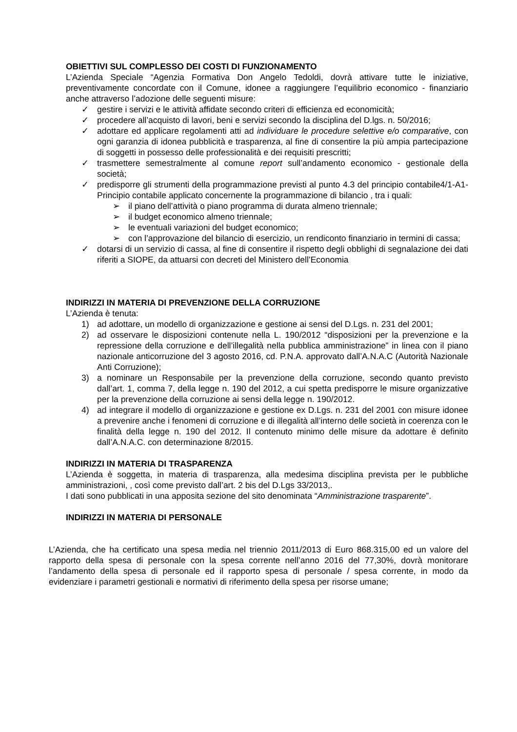OBIETTIVI SUL COMPLESSO DEI COSTI DI FUNZIONAMENTO
L’Azienda Speciale “Agenzia Formativa Don Angelo Tedoldi, dovrà attivare tutte le iniziative, preventivamente concordate con il Comune, idonee a raggiungere l’equilibrio economico - finanziario anche attraverso l’adozione delle seguenti misure:
✓ gestire i servizi e le attività affidate secondo criteri di efficienza ed economicità;
✓ procedere all’acquisto di lavori, beni e servizi secondo la disciplina del D.lgs. n. 50/2016;
✓ adottare ed applicare regolamenti atti ad individuare le procedure selettive e/o comparative, con ogni garanzia di idonea pubblicità e trasparenza, al fine di consentire la più ampia partecipazione di soggetti in possesso delle professionalità e dei requisiti prescritti;
✓ trasmettere semestralmente al comune report sull’andamento economico - gestionale della società;
✓ predisporre gli strumenti della programmazione previsti al punto 4.3 del principio contabile4/1-A1-Principio contabile applicato concernente la programmazione di bilancio , tra i quali:
➢ il piano dell’attività o piano programma di durata almeno triennale;
➢ il budget economico almeno triennale;
➢ le eventuali variazioni del budget economico;
➢ con l’approvazione del bilancio di esercizio, un rendiconto finanziario in termini di cassa;
✓ dotarsi di un servizio di cassa, al fine di consentire il rispetto degli obblighi di segnalazione dei dati riferiti a SIOPE, da attuarsi con decreti del Ministero dell’Economia
INDIRIZZI IN MATERIA DI PREVENZIONE DELLA CORRUZIONE
L’Azienda è tenuta:
1) ad adottare, un modello di organizzazione e gestione ai sensi del D.Lgs. n. 231 del 2001;
2) ad osservare le disposizioni contenute nella L. 190/2012 “disposizioni per la prevenzione e la repressione della corruzione e dell’illegalità nella pubblica amministrazione” in linea con il piano nazionale anticorruzione del 3 agosto 2016, cd. P.N.A. approvato dall’A.N.A.C (Autorità Nazionale Anti Corruzione);
3) a nominare un Responsabile per la prevenzione della corruzione, secondo quanto previsto dall’art. 1, comma 7, della legge n. 190 del 2012, a cui spetta predisporre le misure organizzative per la prevenzione della corruzione ai sensi della legge n. 190/2012.
4) ad integrare il modello di organizzazione e gestione ex D.Lgs. n. 231 del 2001 con misure idonee a prevenire anche i fenomeni di corruzione e di illegalità all’interno delle società in coerenza con le finalità della legge n. 190 del 2012. Il contenuto minimo delle misure da adottare è definito dall’A.N.A.C. con determinazione 8/2015.
INDIRIZZI IN MATERIA DI TRASPARENZA
L’Azienda è soggetta, in materia di trasparenza, alla medesima disciplina prevista per le pubbliche amministrazioni, , così come previsto dall’art. 2 bis del D.Lgs 33/2013,.
I dati sono pubblicati in una apposita sezione del sito denominata “Amministrazione trasparente”.
INDIRIZZI IN MATERIA DI PERSONALE
L’Azienda, che ha certificato una spesa media nel triennio 2011/2013 di Euro 868.315,00 ed un valore del rapporto della spesa di personale con la spesa corrente nell’anno 2016 del 77,30%, dovrà monitorare l’andamento della spesa di personale ed il rapporto spesa di personale / spesa corrente, in modo da evidenziare i parametri gestionali e normativi di riferimento della spesa per risorse umane;